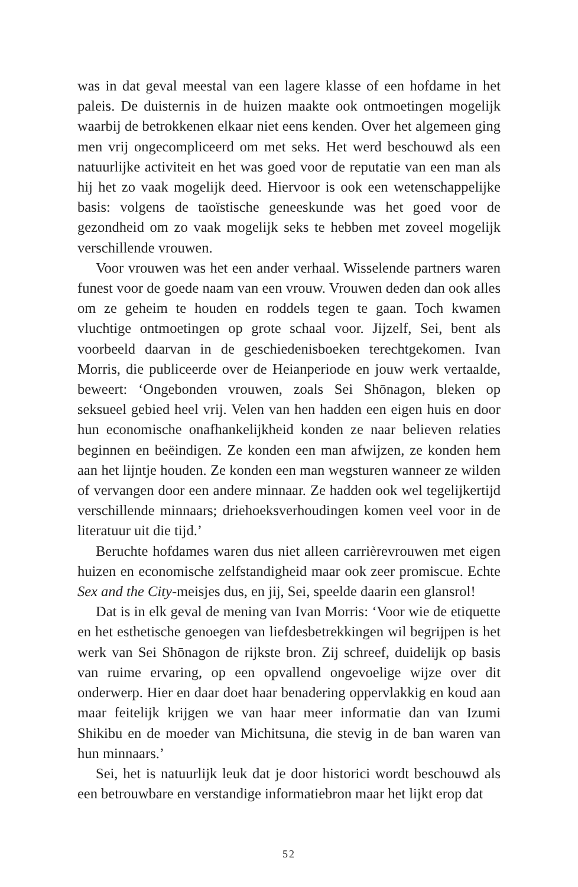was in dat geval meestal van een lagere klasse of een hofdame in het paleis. De duisternis in de huizen maakte ook ontmoetingen mogelijk waarbij de betrokkenen elkaar niet eens kenden. Over het algemeen ging men vrij ongecompliceerd om met seks. Het werd beschouwd als een natuurlijke activiteit en het was goed voor de reputatie van een man als hij het zo vaak mogelijk deed. Hiervoor is ook een wetenschappelijke basis: volgens de taoïstische geneeskunde was het goed voor de gezondheid om zo vaak mogelijk seks te hebben met zoveel mogelijk verschillende vrouwen.
Voor vrouwen was het een ander verhaal. Wisselende partners waren funest voor de goede naam van een vrouw. Vrouwen deden dan ook alles om ze geheim te houden en roddels tegen te gaan. Toch kwamen vluchtige ontmoetingen op grote schaal voor. Jijzelf, Sei, bent als voorbeeld daarvan in de geschiedenisboeken terechtgekomen. Ivan Morris, die publiceerde over de Heianperiode en jouw werk vertaalde, beweert: ‘Ongebonden vrouwen, zoals Sei Shōnagon, bleken op seksueel gebied heel vrij. Velen van hen hadden een eigen huis en door hun economische onafhankelijkheid konden ze naar believen relaties beginnen en beëindigen. Ze konden een man afwijzen, ze konden hem aan het lijntje houden. Ze konden een man wegsturen wanneer ze wilden of vervangen door een andere minnaar. Ze hadden ook wel tegelijkertijd verschillende minnaars; driehoeksverhoudingen komen veel voor in de literatuur uit die tijd.’
Beruchte hofdames waren dus niet alleen carrièrevrouwen met eigen huizen en economische zelfstandigheid maar ook zeer promiscue. Echte Sex and the City-meisjes dus, en jij, Sei, speelde daarin een glansrol!
Dat is in elk geval de mening van Ivan Morris: ‘Voor wie de etiquette en het esthetische genoegen van liefdesbetrekkingen wil begrijpen is het werk van Sei Shōnagon de rijkste bron. Zij schreef, duidelijk op basis van ruime ervaring, op een opvallend ongevoelige wijze over dit onderwerp. Hier en daar doet haar benadering oppervlakkig en koud aan maar feitelijk krijgen we van haar meer informatie dan van Izumi Shikibu en de moeder van Michitsuna, die stevig in de ban waren van hun minnaars.’
Sei, het is natuurlijk leuk dat je door historici wordt beschouwd als een betrouwbare en verstandige informatiebron maar het lijkt erop dat
52